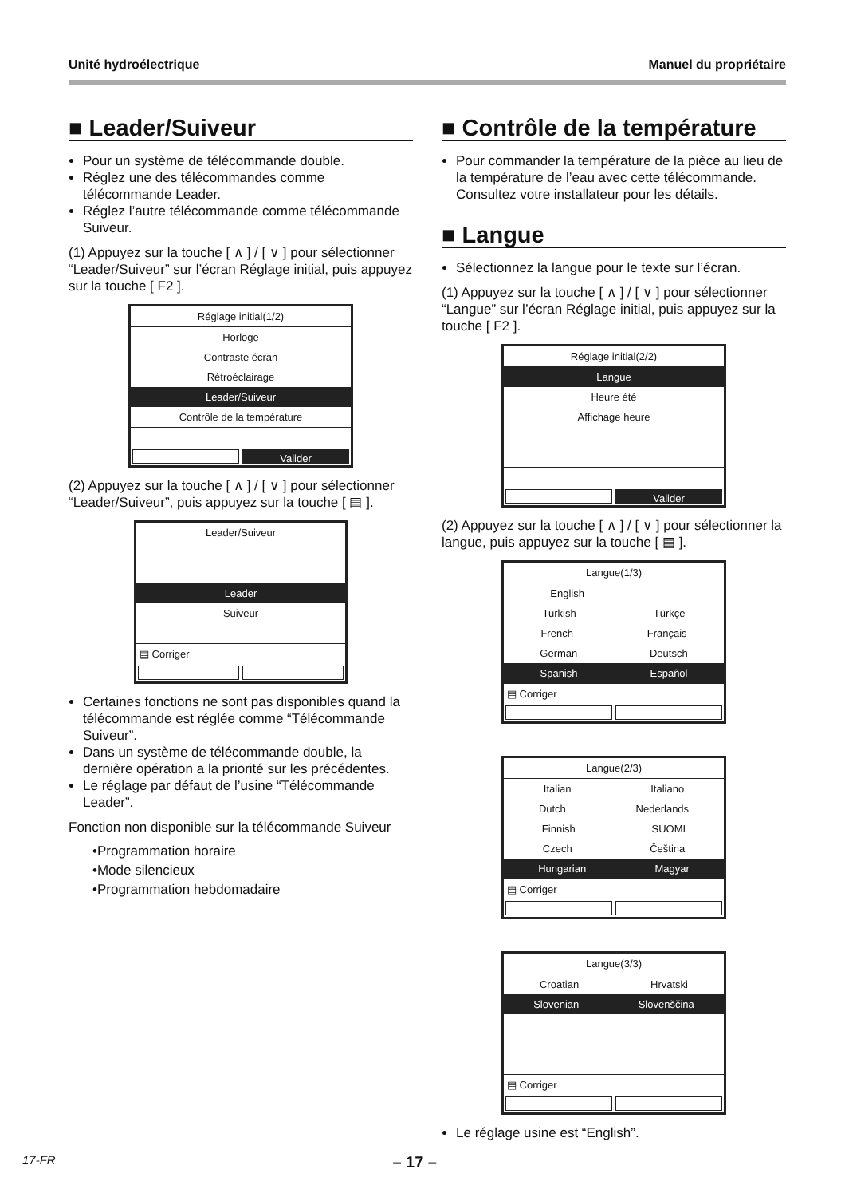Unité hydroélectrique Manuel du propriétaire
■ Leader/Suiveur
Pour un système de télécommande double.
Réglez une des télécommandes comme télécommande Leader.
Réglez l’autre télécommande comme télécommande Suiveur.
(1) Appuyez sur la touche [ ∧ ] / [ ∨ ] pour sélectionner “Leader/Suiveur” sur l’écran Réglage initial, puis appuyez sur la touche [ F2 ].
Réglage initial(1/2)
Horloge
Contraste écran
Rétroéclairage
Leader/Suiveur
Contrôle de la température
Valider
(2) Appuyez sur la touche [ ∧ ] / [ ∨ ] pour sélectionner “Leader/Suiveur”, puis appuyez sur la touche [ ▤ ].
Leader/Suiveur
Leader
Suiveur
▤ Corriger
Certaines fonctions ne sont pas disponibles quand la télécommande est réglée comme “Télécommande Suiveur”.
Dans un système de télécommande double, la dernière opération a la priorité sur les précédentes.
Le réglage par défaut de l’usine “Télécommande Leader”.
Fonction non disponible sur la télécommande Suiveur
•Programmation horaire
•Mode silencieux
•Programmation hebdomadaire
■ Contrôle de la température
Pour commander la température de la pièce au lieu de la température de l’eau avec cette télécommande.
Consultez votre installateur pour les détails.
■ Langue
Sélectionnez la langue pour le texte sur l’écran.
(1) Appuyez sur la touche [ ∧ ] / [ ∨ ] pour sélectionner “Langue” sur l’écran Réglage initial, puis appuyez sur la touche [ F2 ].
Réglage initial(2/2)
Langue
Heure été
Affichage heure
Valider
(2) Appuyez sur la touche [ ∧ ] / [ ∨ ] pour sélectionner la langue, puis appuyez sur la touche [ ▤ ].
Langue(1/3)
English
Turkish Türkçe
French Français
German Deutsch
Spanish Español
▤ Corriger
Langue(2/3)
Italian Italiano
Dutch Nederlands
Finnish SUOMI
Czech Čeština
Hungarian Magyar
▤ Corriger
Langue(3/3)
Croatian Hrvatski
Slovenian Slovenščina
▤ Corriger
Le réglage usine est “English”.
17-FR – 17 –